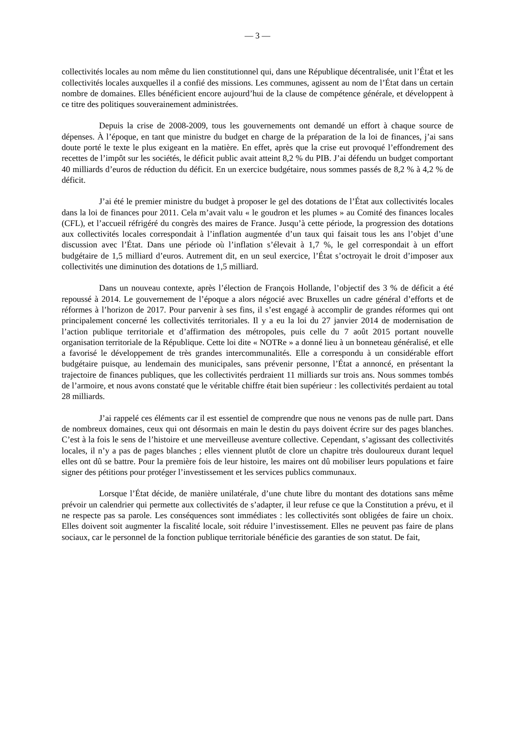— 3 —
collectivités locales au nom même du lien constitutionnel qui, dans une République décentralisée, unit l’État et les collectivités locales auxquelles il a confié des missions. Les communes, agissent au nom de l’État dans un certain nombre de domaines. Elles bénéficient encore aujourd’hui de la clause de compétence générale, et développent à ce titre des politiques souverainement administrées.
Depuis la crise de 2008-2009, tous les gouvernements ont demandé un effort à chaque source de dépenses. À l’époque, en tant que ministre du budget en charge de la préparation de la loi de finances, j’ai sans doute porté le texte le plus exigeant en la matière. En effet, après que la crise eut provoqué l’effondrement des recettes de l’impôt sur les sociétés, le déficit public avait atteint 8,2 % du PIB. J’ai défendu un budget comportant 40 milliards d’euros de réduction du déficit. En un exercice budgétaire, nous sommes passés de 8,2 % à 4,2 % de déficit.
J’ai été le premier ministre du budget à proposer le gel des dotations de l’État aux collectivités locales dans la loi de finances pour 2011. Cela m’avait valu « le goudron et les plumes » au Comité des finances locales (CFL), et l’accueil réfrigéré du congrès des maires de France. Jusqu’à cette période, la progression des dotations aux collectivités locales correspondait à l’inflation augmentée d’un taux qui faisait tous les ans l’objet d’une discussion avec l’État. Dans une période où l’inflation s’élevait à 1,7 %, le gel correspondait à un effort budgétaire de 1,5 milliard d’euros. Autrement dit, en un seul exercice, l’État s’octroyait le droit d’imposer aux collectivités une diminution des dotations de 1,5 milliard.
Dans un nouveau contexte, après l’élection de François Hollande, l’objectif des 3 % de déficit a été repoussé à 2014. Le gouvernement de l’époque a alors négocié avec Bruxelles un cadre général d’efforts et de réformes à l’horizon de 2017. Pour parvenir à ses fins, il s’est engagé à accomplir de grandes réformes qui ont principalement concerné les collectivités territoriales. Il y a eu la loi du 27 janvier 2014 de modernisation de l’action publique territoriale et d’affirmation des métropoles, puis celle du 7 août 2015 portant nouvelle organisation territoriale de la République. Cette loi dite « NOTRe » a donné lieu à un bonneteau généralisé, et elle a favorisé le développement de très grandes intercommunalités. Elle a correspondu à un considérable effort budgétaire puisque, au lendemain des municipales, sans prévenir personne, l’État a annoncé, en présentant la trajectoire de finances publiques, que les collectivités perdraient 11 milliards sur trois ans. Nous sommes tombés de l’armoire, et nous avons constaté que le véritable chiffre était bien supérieur : les collectivités perdaient au total 28 milliards.
J’ai rappelé ces éléments car il est essentiel de comprendre que nous ne venons pas de nulle part. Dans de nombreux domaines, ceux qui ont désormais en main le destin du pays doivent écrire sur des pages blanches. C’est à la fois le sens de l’histoire et une merveilleuse aventure collective. Cependant, s’agissant des collectivités locales, il n’y a pas de pages blanches ; elles viennent plutôt de clore un chapitre très douloureux durant lequel elles ont dû se battre. Pour la première fois de leur histoire, les maires ont dû mobiliser leurs populations et faire signer des pétitions pour protéger l’investissement et les services publics communaux.
Lorsque l’État décide, de manière unilatérale, d’une chute libre du montant des dotations sans même prévoir un calendrier qui permette aux collectivités de s’adapter, il leur refuse ce que la Constitution a prévu, et il ne respecte pas sa parole. Les conséquences sont immédiates : les collectivités sont obligées de faire un choix. Elles doivent soit augmenter la fiscalité locale, soit réduire l’investissement. Elles ne peuvent pas faire de plans sociaux, car le personnel de la fonction publique territoriale bénéficie des garanties de son statut. De fait,